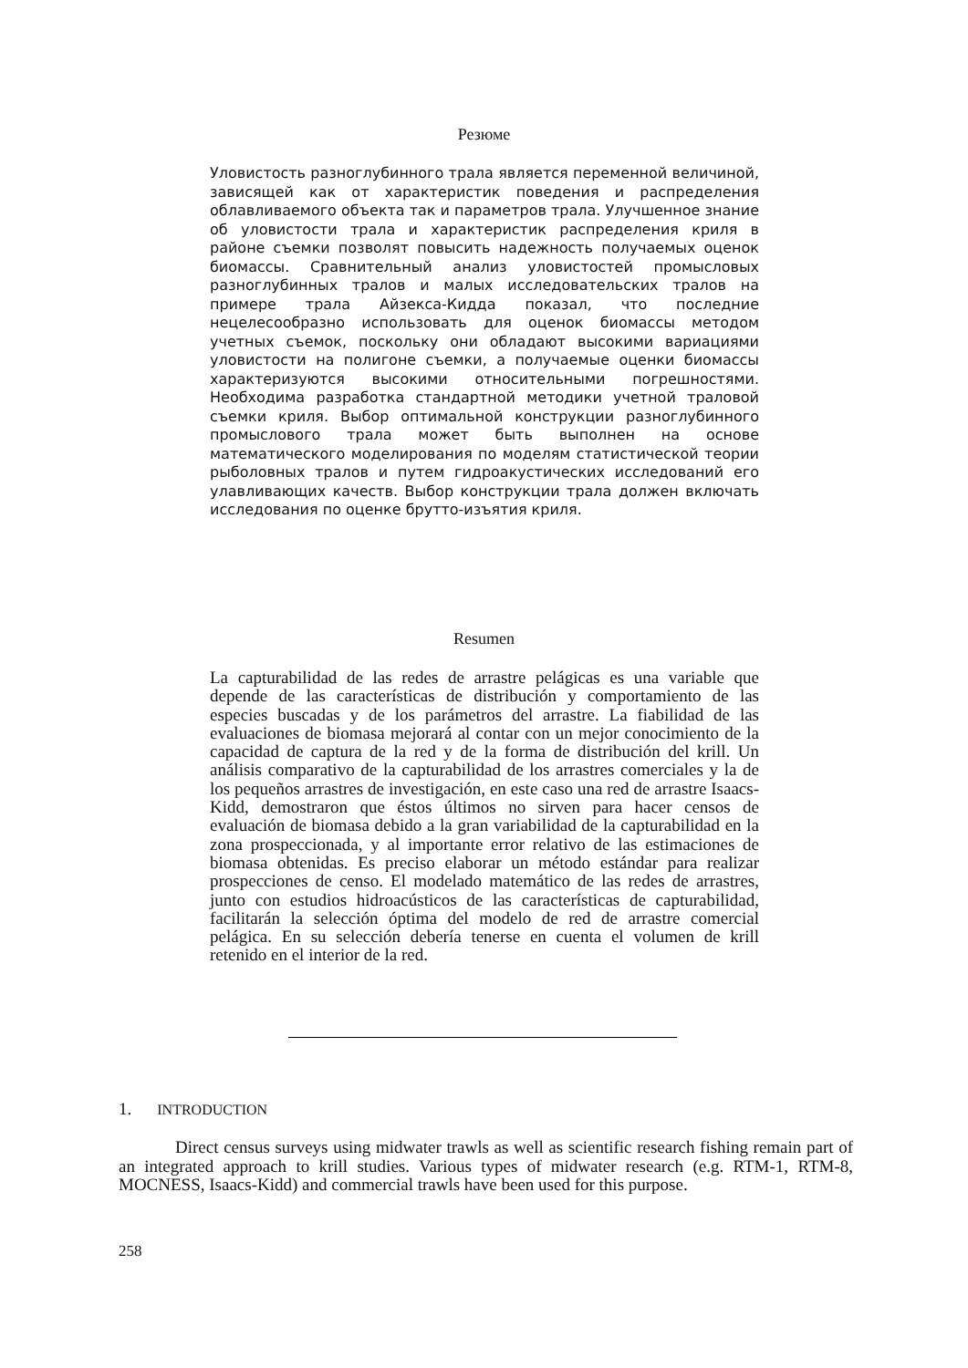Резюме
Уловистость разноглубинного трала является переменной величиной, зависящей как от характеристик поведения и распределения облавливаемого объекта так и параметров трала. Улучшенное знание об уловистости трала и характеристик распределения криля в районе съемки позволят повысить надежность получаемых оценок биомассы. Сравнительный анализ уловистостей промысловых разноглубинных тралов и малых исследовательских тралов на примере трала Айзекса-Кидда показал, что последние нецелесообразно использовать для оценок биомассы методом учетных съемок, поскольку они обладают высокими вариациями уловистости на полигоне съемки, а получаемые оценки биомассы характеризуются высокими относительными погрешностями. Необходима разработка стандартной методики учетной траловой съемки криля. Выбор оптимальной конструкции разноглубинного промыслового трала может быть выполнен на основе математического моделирования по моделям статистической теории рыболовных тралов и путем гидроакустических исследований его улавливающих качеств. Выбор конструкции трала должен включать исследования по оценке брутто-изъятия криля.
Resumen
La capturabilidad de las redes de arrastre pelágicas es una variable que depende de las características de distribución y comportamiento de las especies buscadas y de los parámetros del arrastre. La fiabilidad de las evaluaciones de biomasa mejorará al contar con un mejor conocimiento de la capacidad de captura de la red y de la forma de distribución del krill. Un análisis comparativo de la capturabilidad de los arrastres comerciales y la de los pequeños arrastres de investigación, en este caso una red de arrastre Isaacs-Kidd, demostraron que éstos últimos no sirven para hacer censos de evaluación de biomasa debido a la gran variabilidad de la capturabilidad en la zona prospeccionada, y al importante error relativo de las estimaciones de biomasa obtenidas. Es preciso elaborar un método estándar para realizar prospecciones de censo. El modelado matemático de las redes de arrastres, junto con estudios hidroacústicos de las características de capturabilidad, facilitarán la selección óptima del modelo de red de arrastre comercial pelágica. En su selección debería tenerse en cuenta el volumen de krill retenido en el interior de la red.
1. INTRODUCTION
Direct census surveys using midwater trawls as well as scientific research fishing remain part of an integrated approach to krill studies. Various types of midwater research (e.g. RTM-1, RTM-8, MOCNESS, Isaacs-Kidd) and commercial trawls have been used for this purpose.
258